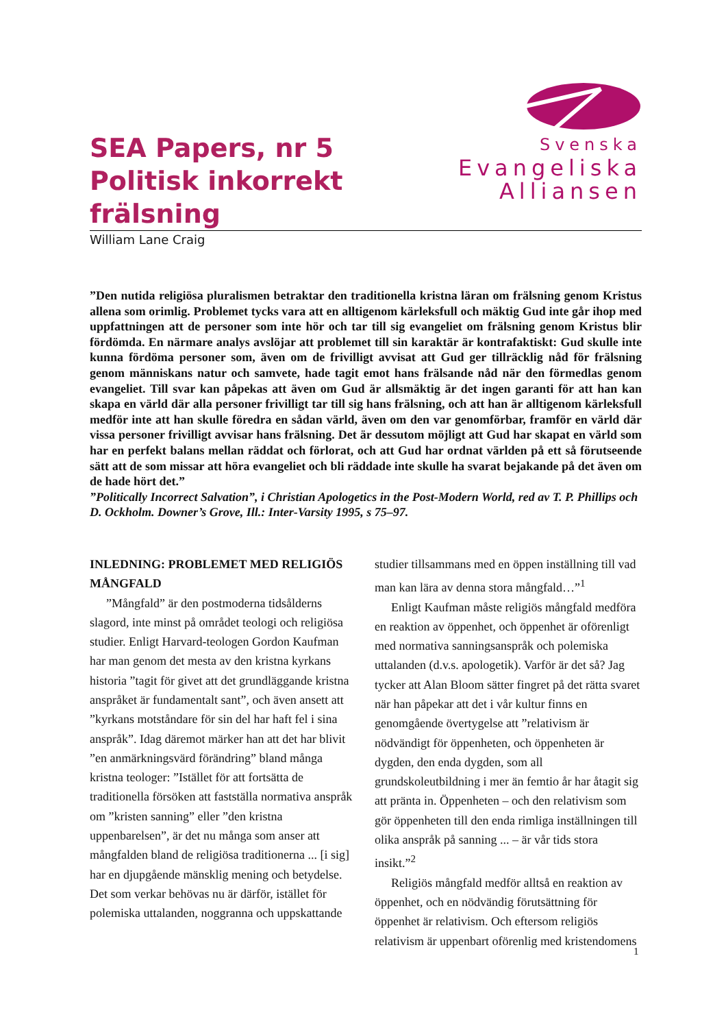SEA Papers, nr 5
Politisk inkorrekt frälsning
Svenska
Evangeliska
Alliansen
William Lane Craig
”Den nutida religiösa pluralismen betraktar den traditionella kristna läran om frälsning genom Kristus allena som orimlig. Problemet tycks vara att en alltigenom kärleksfull och mäktig Gud inte går ihop med uppfattningen att de personer som inte hör och tar till sig evangeliet om frälsning genom Kristus blir fördömda. En närmare analys avslöjar att problemet till sin karaktär är kontrafaktiskt: Gud skulle inte kunna fördöma personer som, även om de frivilligt avvisat att Gud ger tillräcklig nåd för frälsning genom människans natur och samvete, hade tagit emot hans frälsande nåd när den förmedlas genom evangeliet. Till svar kan påpekas att även om Gud är allsmäktig är det ingen garanti för att han kan skapa en värld där alla personer frivilligt tar till sig hans frälsning, och att han är alltigenom kärleksfull medför inte att han skulle föredra en sådan värld, även om den var genomförbar, framför en värld där vissa personer frivilligt avvisar hans frälsning. Det är dessutom möjligt att Gud har skapat en värld som har en perfekt balans mellan räddat och förlorat, och att Gud har ordnat världen på ett så förutseende sätt att de som missar att höra evangeliet och bli räddade inte skulle ha svarat bejakande på det även om de hade hört det.”
”Politically Incorrect Salvation”, i Christian Apologetics in the Post-Modern World, red av T. P. Phillips och D. Ockholm. Downer’s Grove, Ill.: Inter-Varsity 1995, s 75–97.
INLEDNING: PROBLEMET MED RELIGIÖS MÅNGFALD
”Mångfald” är den postmoderna tidsålderns slagord, inte minst på området teologi och religiösa studier. Enligt Harvard-teologen Gordon Kaufman har man genom det mesta av den kristna kyrkans historia ”tagit för givet att det grundläggande kristna anspråket är fundamentalt sant”, och även ansett att ”kyrkans motståndare för sin del har haft fel i sina anspråk”. Idag däremot märker han att det har blivit ”en anmärkningsvärd förändring” bland många kristna teologer: ”Istället för att fortsätta de traditionella försöken att fastställa normativa anspråk om ”kristen sanning” eller ”den kristna uppenbarelsen”, är det nu många som anser att mångfalden bland de religiösa traditionerna ... [i sig] har en djupgående mänsklig mening och betydelse. Det som verkar behövas nu är därför, istället för polemiska uttalanden, noggranna och uppskattande studier tillsammans med en öppen inställning till vad man kan lära av denna stora mångfald…”<sup>1</sup>
Enligt Kaufman måste religiös mångfald medföra en reaktion av öppenhet, och öppenhet är oförenligt med normativa sanningsanspråk och polemiska uttalanden (d.v.s. apologetik). Varför är det så? Jag tycker att Alan Bloom sätter fingret på det rätta svaret när han påpekar att det i vår kultur finns en genomgående övertygelse att ”relativism är nödvändigt för öppenheten, och öppenheten är dygden, den enda dygden, som all grundskoleutbildning i mer än femtio år har åtagit sig att pränta in. Öppenheten – och den relativism som gör öppenheten till den enda rimliga inställningen till olika anspråk på sanning ... – är vår tids stora insikt.”<sup>2</sup>
Religiös mångfald medför alltså en reaktion av öppenhet, och en nödvändig förutsättning för öppenhet är relativism. Och eftersom religiös relativism är uppenbart oförenlig med kristendomens
1